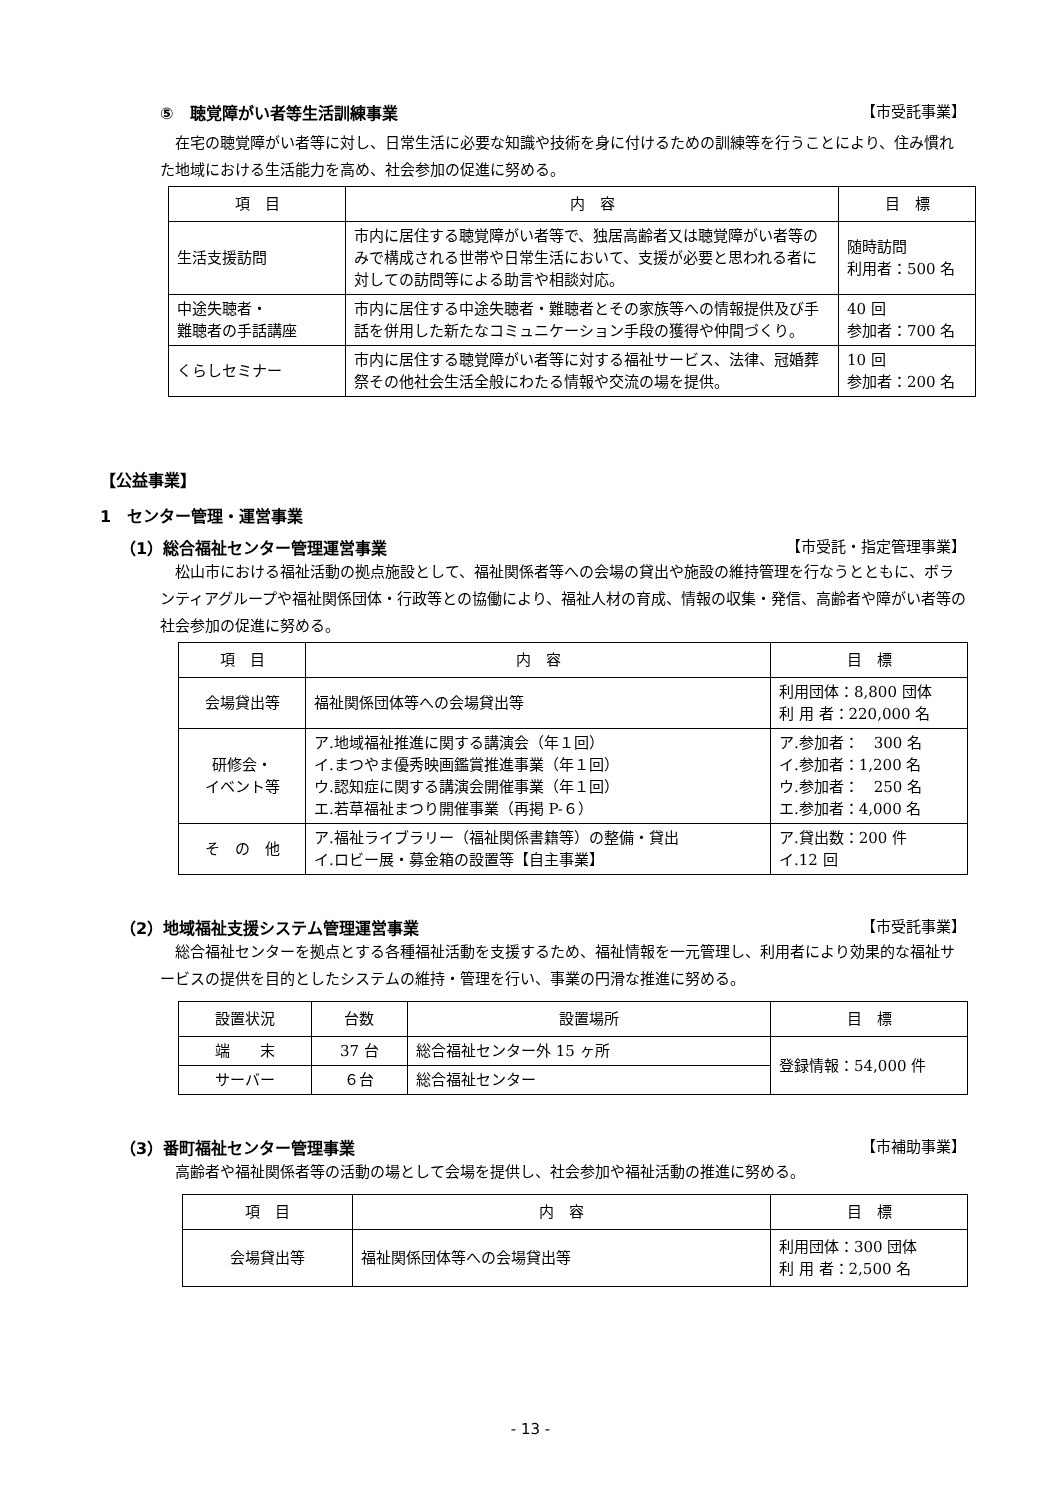⑤　聴覚障がい者等生活訓練事業 【市受託事業】
在宅の聴覚障がい者等に対し、日常生活に必要な知識や技術を身に付けるための訓練等を行うことにより、住み慣れた地域における生活能力を高め、社会参加の促進に努める。
| 項 目 | 内 容 | 目 標 |
| --- | --- | --- |
| 生活支援訪問 | 市内に居住する聴覚障がい者等で、独居高齢者又は聴覚障がい者等のみで構成される世帯や日常生活において、支援が必要と思われる者に対しての訪問等による助言や相談対応。 | 随時訪問 利用者：500 名 |
| 中途失聴者・ 難聴者の手話講座 | 市内に居住する中途失聴者・難聴者とその家族等への情報提供及び手話を併用した新たなコミュニケーション手段の獲得や仲間づくり。 | 40 回 参加者：700 名 |
| くらしセミナー | 市内に居住する聴覚障がい者等に対する福祉サービス、法律、冠婚葬祭その他社会生活全般にわたる情報や交流の場を提供。 | 10 回 参加者：200 名 |
【公益事業】
1　センター管理・運営事業
（1）総合福祉センター管理運営事業 【市受託・指定管理事業】
松山市における福祉活動の拠点施設として、福祉関係者等への会場の貸出や施設の維持管理を行なうとともに、ボランティアグループや福祉関係団体・行政等との協働により、福祉人材の育成、情報の収集・発信、高齢者や障がい者等の社会参加の促進に努める。
| 項 目 | 内 容 | 目 標 |
| --- | --- | --- |
| 会場貸出等 | 福祉関係団体等への会場貸出等 | 利用団体：8,800 団体 利 用 者：220,000 名 |
| 研修会・ イベント等 | ア.地域福祉推進に関する講演会（年１回） イ.まつやま優秀映画鑑賞推進事業（年１回） ウ.認知症に関する講演会開催事業（年１回） エ.若草福祉まつり開催事業（再掲 P-６） | ア.参加者： 300 名 イ.参加者：1,200 名 ウ.参加者： 250 名 エ.参加者：4,000 名 |
| そ の 他 | ア.福祉ライブラリー（福祉関係書籍等）の整備・貸出 イ.ロビー展・募金箱の設置等【自主事業】 | ア.貸出数：200 件 イ.12 回 |
（2）地域福祉支援システム管理運営事業 【市受託事業】
総合福祉センターを拠点とする各種福祉活動を支援するため、福祉情報を一元管理し、利用者により効果的な福祉サービスの提供を目的としたシステムの維持・管理を行い、事業の円滑な推進に努める。
| 設置状況 | 台数 | 設置場所 | 目 標 |
| --- | --- | --- | --- |
| 端 末 | 37 台 | 総合福祉センター外 15 ヶ所 | 登録情報：54,000 件 |
| サーバー | ６台 | 総合福祉センター | |
（3）番町福祉センター管理事業 【市補助事業】
高齢者や福祉関係者等の活動の場として会場を提供し、社会参加や福祉活動の推進に努める。
| 項 目 | 内 容 | 目 標 |
| --- | --- | --- |
| 会場貸出等 | 福祉関係団体等への会場貸出等 | 利用団体：300 団体 利 用 者：2,500 名 |
- 13 -